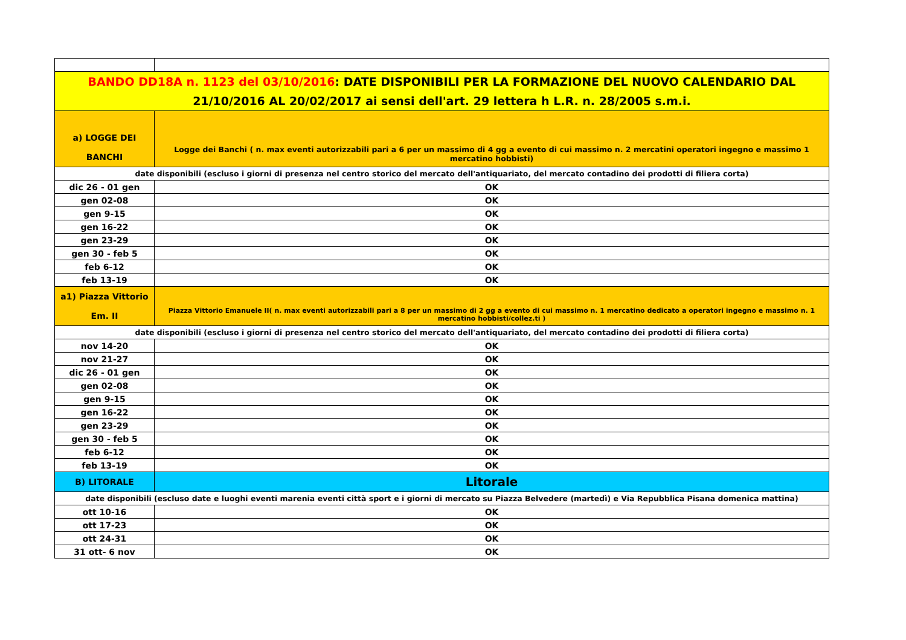| BANDO DD18A n. 1123 del 03/10/2016 : DATE DISPONIBILI PER LA FORMAZIONE DEL NUOVO CALENDARIO DAL 21/10/2016 AL 20/02/2017 ai sensi dell'art. 29 lettera h L.R. n. 28/2005 s.m.i. | |
| a) LOGGE DEI BANCHI | Logge dei Banchi ( n. max eventi autorizzabili pari a 6 per un massimo di 4 gg a evento di cui massimo n. 2 mercatini operatori ingegno e massimo 1 mercatino hobbisti) |
| date disponibili (escluso i giorni di presenza nel centro storico del mercato dell'antiquariato, del mercato contadino dei prodotti di filiera corta) | |
| dic 26 - 01 gen | OK |
| gen 02-08 | OK |
| gen 9-15 | OK |
| gen 16-22 | OK |
| gen 23-29 | OK |
| gen 30 - feb 5 | OK |
| feb 6-12 | OK |
| feb 13-19 | OK |
| a1) Piazza Vittorio Em. II | Piazza Vittorio Emanuele II( n. max eventi autorizzabili pari a 8 per un massimo di 2 gg a evento di cui massimo n. 1 mercatino dedicato a operatori ingegno e massimo n. 1 mercatino hobbisti/collez.ti ) |
| date disponibili (escluso i giorni di presenza nel centro storico del mercato dell'antiquariato, del mercato contadino dei prodotti di filiera corta) | |
| nov 14-20 | OK |
| nov 21-27 | OK |
| dic 26 - 01 gen | OK |
| gen 02-08 | OK |
| gen 9-15 | OK |
| gen 16-22 | OK |
| gen 23-29 | OK |
| gen 30 - feb 5 | OK |
| feb 6-12 | OK |
| feb 13-19 | OK |
| B) LITORALE | Litorale |
| date disponibili (escluso date e luoghi eventi marenia eventi città sport e i giorni di mercato su Piazza Belvedere (martedì) e Via Repubblica Pisana domenica mattina) | |
| ott 10-16 | OK |
| ott 17-23 | OK |
| ott 24-31 | OK |
| 31 ott- 6 nov | OK |